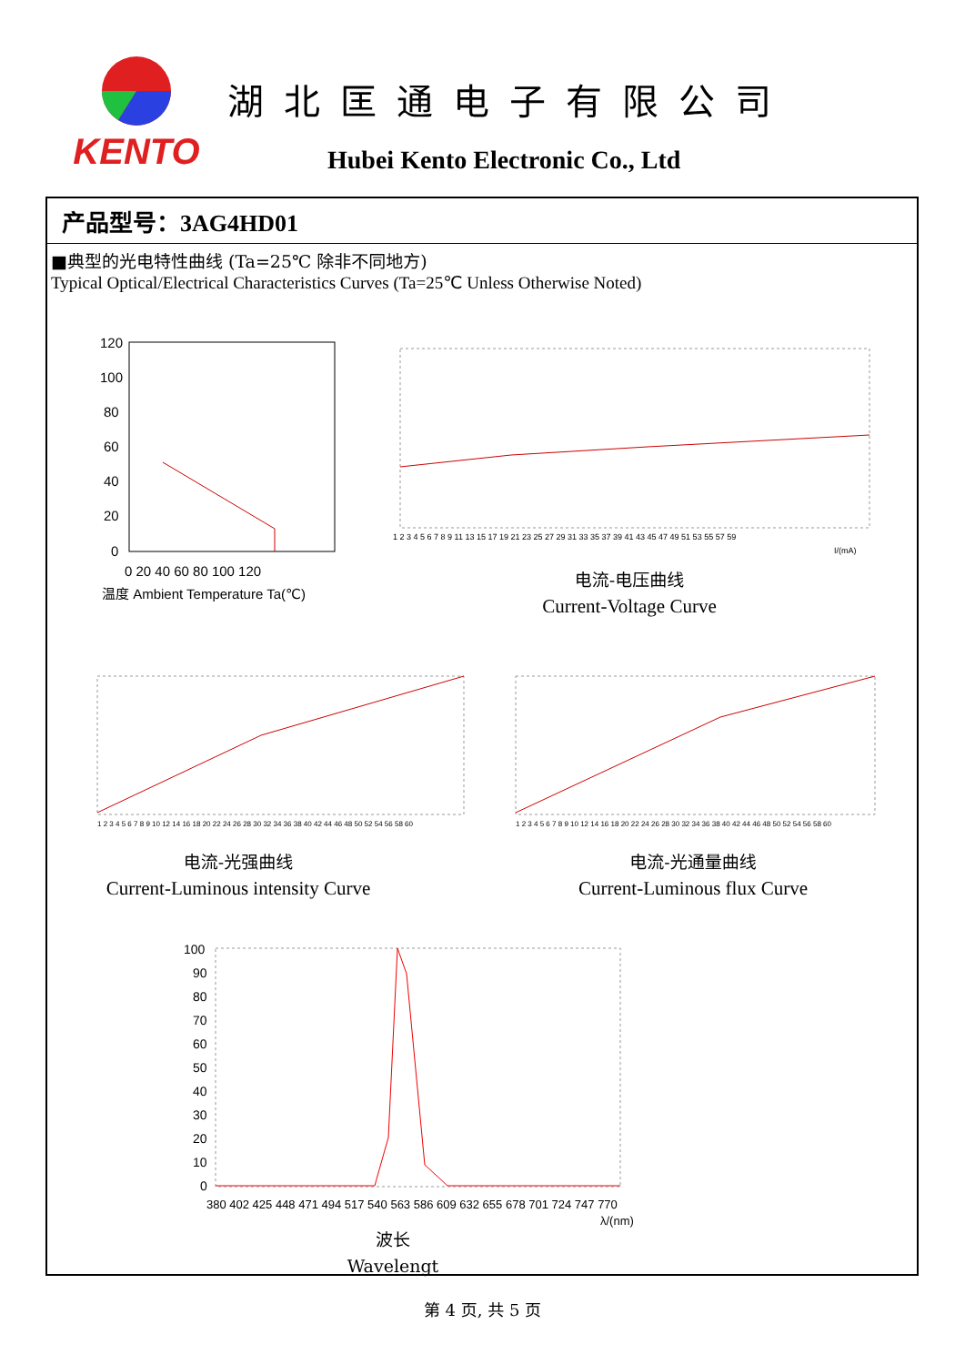KENTO
湖北匡通电子有限公司
Hubei Kento Electronic Co., Ltd
产品型号：3AG4HD01
■典型的光电特性曲线 (Ta=25℃ 除非不同地方)
Typical Optical/Electrical Characteristics Curves (Ta=25℃ Unless Otherwise Noted)
120
100
80
60
40
20
0
0 20 40 60 80 100 120
温度 Ambient Temperature Ta(℃)
1 2 3 4 5 6 7 8 9 11 13 15 17 19 21 23 25 27 29 31 33 35 37 39 41 43 45 47 49 51 53 55 57 59
I/(mA)
电流-电压曲线
Current-Voltage Curve
1 2 3 4 5 6 7 8 9 10 12 14 16 18 20 22 24 26 28 30 32 34 36 38 40 42 44 46 48 50 52 54 56 58 60
电流-光强曲线
Current-Luminous intensity Curve
1 2 3 4 5 6 7 8 9 10 12 14 16 18 20 22 24 26 28 30 32 34 36 38 40 42 44 46 48 50 52 54 56 58 60
电流-光通量曲线
Current-Luminous flux Curve
100
90
80
70
60
50
40
30
20
10
0
380 402 425 448 471 494 517 540 563 586 609 632 655 678 701 724 747 770
λ/(nm)
波长
Wavelengt
第 4 页, 共 5 页